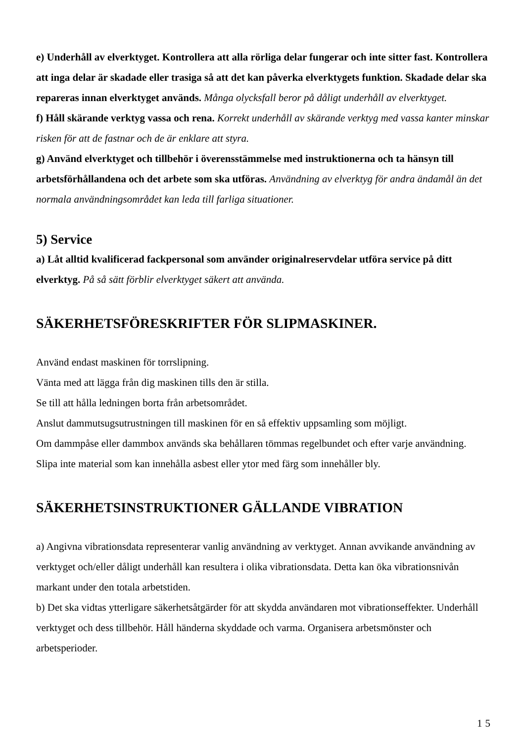e) Underhåll av elverktyget. Kontrollera att alla rörliga delar fungerar och inte sitter fast. Kontrollera att inga delar är skadade eller trasiga så att det kan påverka elverktygets funktion. Skadade delar ska repareras innan elverktyget används. Många olycksfall beror på dåligt underhåll av elverktyget.
f) Håll skärande verktyg vassa och rena. Korrekt underhåll av skärande verktyg med vassa kanter minskar risken för att de fastnar och de är enklare att styra.
g) Använd elverktyget och tillbehör i överensstämmelse med instruktionerna och ta hänsyn till arbetsförhållandena och det arbete som ska utföras. Användning av elverktyg för andra ändamål än det normala användningsområdet kan leda till farliga situationer.
5) Service
a) Låt alltid kvalificerad fackpersonal som använder originalreservdelar utföra service på ditt elverktyg. På så sätt förblir elverktyget säkert att använda.
SÄKERHETSFÖRESKRIFTER FÖR SLIPMASKINER.
Använd endast maskinen för torrslipning.
Vänta med att lägga från dig maskinen tills den är stilla.
Se till att hålla ledningen borta från arbetsområdet.
Anslut dammutsugsutrustningen till maskinen för en så effektiv uppsamling som möjligt.
Om dammpåse eller dammbox används ska behållaren tömmas regelbundet och efter varje användning.
Slipa inte material som kan innehålla asbest eller ytor med färg som innehåller bly.
SÄKERHETSINSTRUKTIONER GÄLLANDE VIBRATION
a) Angivna vibrationsdata representerar vanlig användning av verktyget. Annan avvikande användning av verktyget och/eller dåligt underhåll kan resultera i olika vibrationsdata. Detta kan öka vibrationsnivån markant under den totala arbetstiden.
b) Det ska vidtas ytterligare säkerhetsåtgärder för att skydda användaren mot vibrationseffekter. Underhåll verktyget och dess tillbehör. Håll händerna skyddade och varma. Organisera arbetsmönster och arbetsperioder.
15